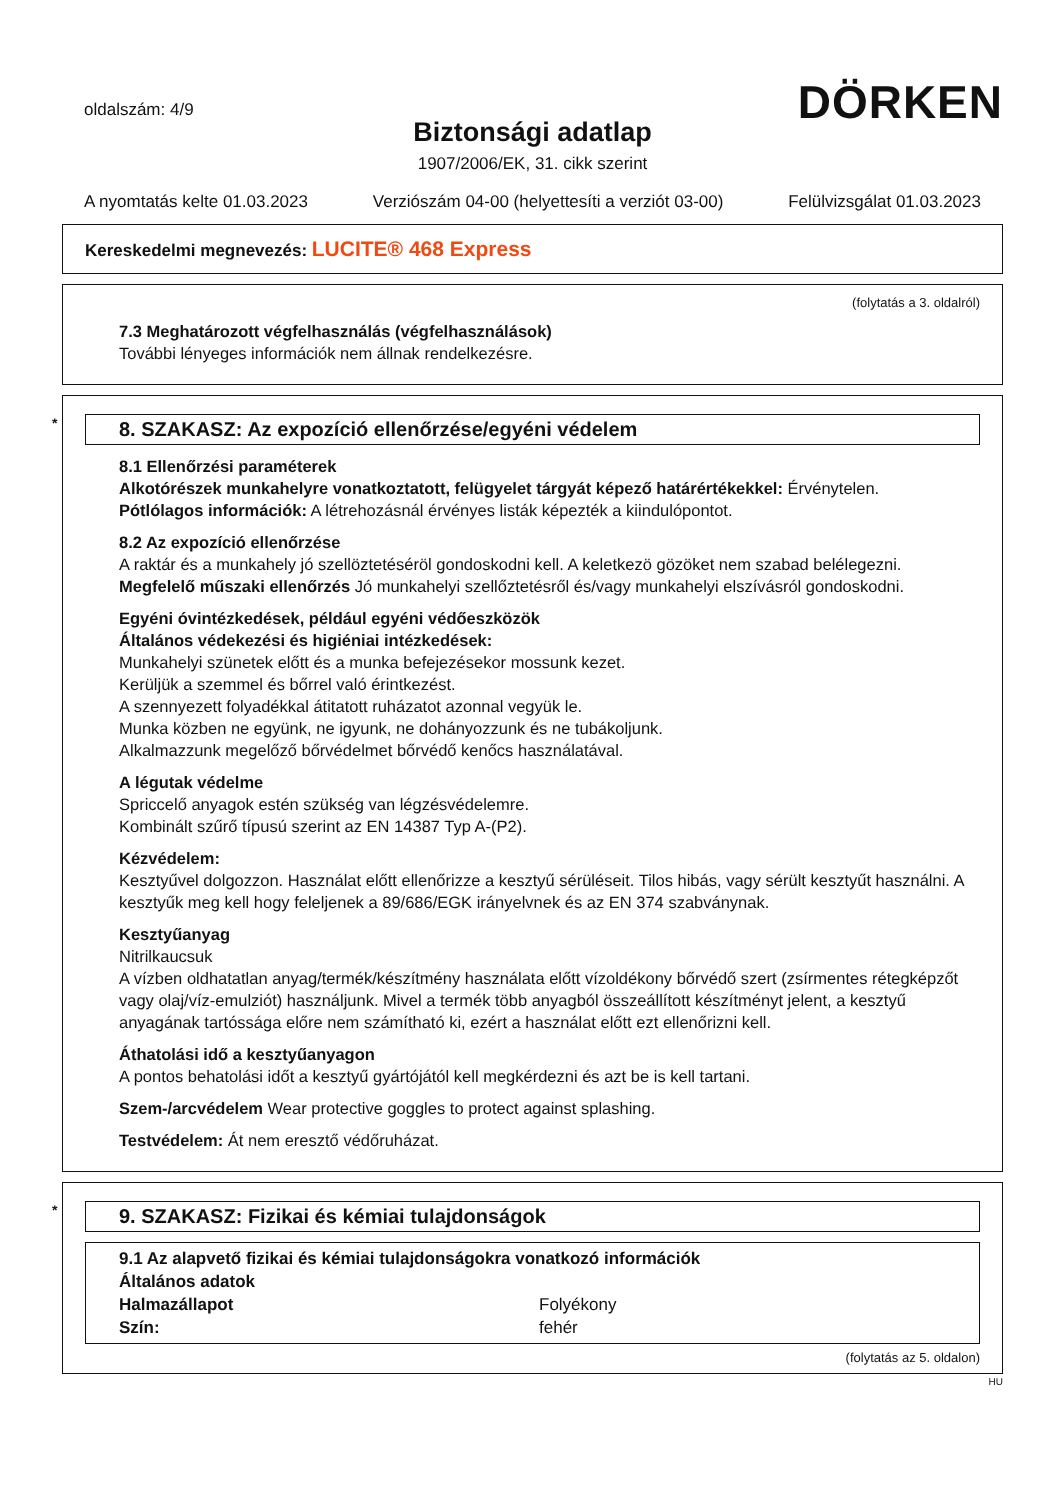oldalszám: 4/9
DÖRKEN
Biztonsági adatlap
1907/2006/EK, 31. cikk szerint
A nyomtatás kelte 01.03.2023 Verziószám 04-00 (helyettesíti a verziót 03-00) Felülvizsgálat 01.03.2023
Kereskedelmi megnevezés: LUCITE® 468 Express
(folytatás a 3. oldalról)
7.3 Meghatározott végfelhasználás (végfelhasználások)
További lényeges információk nem állnak rendelkezésre.
* 8. SZAKASZ: Az expozíció ellenőrzése/egyéni védelem
8.1 Ellenőrzési paraméterek
Alkotórészek munkahelyre vonatkoztatott, felügyelet tárgyát képező határértékekkel: Érvénytelen.
Pótlólagos információk: A létrehozásnál érvényes listák képezték a kiindulópontot.
8.2 Az expozíció ellenőrzése
A raktár és a munkahely jó szellöztetéséröl gondoskodni kell. A keletkezö gözöket nem szabad belélegezni.
Megfelelő műszaki ellenőrzés Jó munkahelyi szellőztetésről és/vagy munkahelyi elszívásról gondoskodni.
Egyéni óvintézkedések, például egyéni védőeszközök
Általános védekezési és higiéniai intézkedések:
Munkahelyi szünetek előtt és a munka befejezésekor mossunk kezet.
Kerüljük a szemmel és bőrrel való érintkezést.
A szennyezett folyadékkal átitatott ruházatot azonnal vegyük le.
Munka közben ne együnk, ne igyunk, ne dohányozzunk és ne tubákoljunk.
Alkalmazzunk megelőző bőrvédelmet bőrvédő kenőcs használatával.
A légutak védelme
Spriccelő anyagok estén szükség van légzésvédelemre.
Kombinált szűrő típusú szerint az EN 14387 Typ A-(P2).
Kézvédelem:
Kesztyűvel dolgozzon. Használat előtt ellenőrizze a kesztyű sérüléseit. Tilos hibás, vagy sérült kesztyűt használni. A kesztyűk meg kell hogy feleljenek a 89/686/EGK irányelvnek és az EN 374 szabványnak.
Kesztyűanyag
Nitrilkaucsuk
A vízben oldhatatlan anyag/termék/készítmény használata előtt vízoldékony bőrvédő szert (zsírmentes rétegképzőt vagy olaj/víz-emulziót) használjunk. Mivel a termék több anyagból összeállított készítményt jelent, a kesztyű anyagának tartóssága előre nem számítható ki, ezért a használat előtt ezt ellenőrizni kell.
Áthatolási idő a kesztyűanyagon
A pontos behatolási időt a kesztyű gyártójától kell megkérdezni és azt be is kell tartani.
Szem-/arcvédelem Wear protective goggles to protect against splashing.
Testvédelem: Át nem eresztő védőruházat.
* 9. SZAKASZ: Fizikai és kémiai tulajdonságok
| 9.1 Az alapvető fizikai és kémiai tulajdonságokra vonatkozó információk | |
| Általános adatok | |
| Halmazállapot | Folyékony |
| Szín: | fehér |
(folytatás az 5. oldalon)
HU